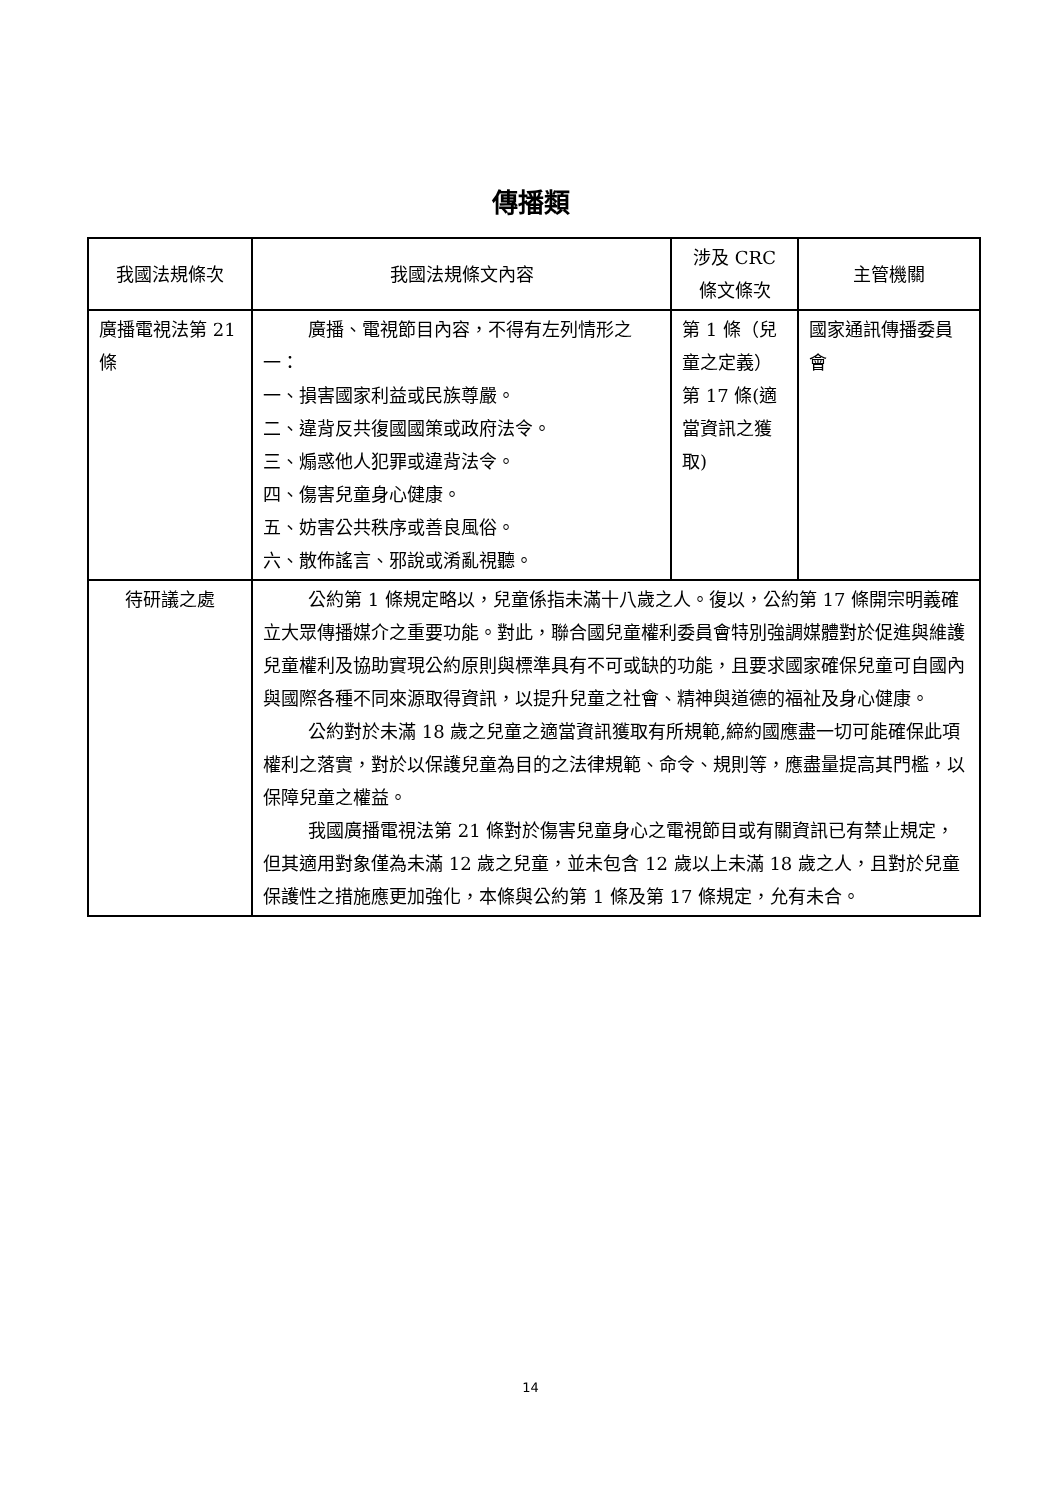傳播類
| 我國法規條次 | 我國法規條文內容 | 涉及 CRC 條文條次 | 主管機關 |
| --- | --- | --- | --- |
| 廣播電視法第 21 條 | 廣播、電視節目內容，不得有左列情形之一： 一、損害國家利益或民族尊嚴。 二、違背反共復國國策或政府法令。 三、煽惑他人犯罪或違背法令。 四、傷害兒童身心健康。 五、妨害公共秩序或善良風俗。 六、散佈謠言、邪說或淆亂視聽。 | 第 1 條（兒童之定義）第 17 條(適當資訊之獲取) | 國家通訊傳播委員會 |
| 待研議之處 | 公約第 1 條規定略以，兒童係指未滿十八歲之人。復以，公約第 17 條開宗明義確立大眾傳播媒介之重要功能。對此，聯合國兒童權利委員會特別強調媒體對於促進與維護兒童權利及協助實現公約原則與標準具有不可或缺的功能，且要求國家確保兒童可自國內與國際各種不同來源取得資訊，以提升兒童之社會、精神與道德的福祉及身心健康。 公約對於未滿 18 歲之兒童之適當資訊獲取有所規範,締約國應盡一切可能確保此項權利之落實，對於以保護兒童為目的之法律規範、命令、規則等，應盡量提高其門檻，以保障兒童之權益。 我國廣播電視法第 21 條對於傷害兒童身心之電視節目或有關資訊已有禁止規定，但其適用對象僅為未滿 12 歲之兒童，並未包含 12 歲以上未滿 18 歲之人，且對於兒童保護性之措施應更加強化，本條與公約第 1 條及第 17 條規定，允有未合。 | | |
14